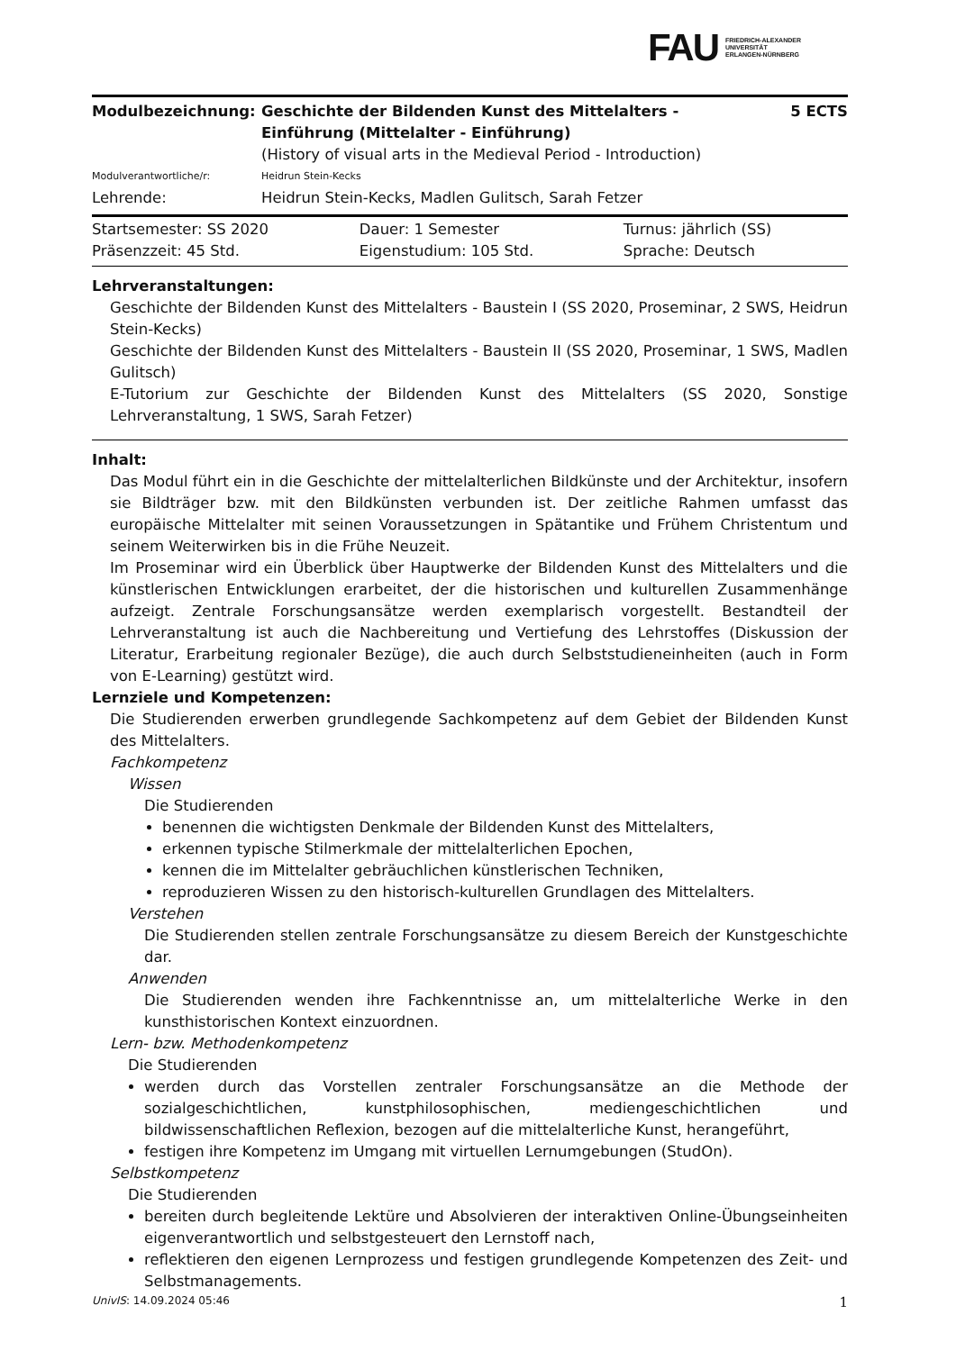FAU FRIEDRICH-ALEXANDER
UNIVERSITÄT
ERLANGEN-NÜRNBERG
| Modulbezeichnung: | Geschichte der Bildenden Kunst des Mittelalters - Einführung (Mittelalter - Einführung) (History of visual arts in the Medieval Period - Introduction) | 5 ECTS |
| Modulverantwortliche/r: | Heidrun Stein-Kecks | |
| Lehrende: | Heidrun Stein-Kecks, Madlen Gulitsch, Sarah Fetzer | |
| Startsemester: SS 2020 | Dauer: 1 Semester | Turnus: jährlich (SS) |
| Präsenzzeit: 45 Std. | Eigenstudium: 105 Std. | Sprache: Deutsch |
Lehrveranstaltungen:
Geschichte der Bildenden Kunst des Mittelalters - Baustein I (SS 2020, Proseminar, 2 SWS, Heidrun Stein-Kecks)
Geschichte der Bildenden Kunst des Mittelalters - Baustein II (SS 2020, Proseminar, 1 SWS, Madlen Gulitsch)
E-Tutorium zur Geschichte der Bildenden Kunst des Mittelalters (SS 2020, Sonstige Lehrveranstaltung, 1 SWS, Sarah Fetzer)
Inhalt:
Das Modul führt ein in die Geschichte der mittelalterlichen Bildkünste und der Architektur, insofern sie Bildträger bzw. mit den Bildkünsten verbunden ist. Der zeitliche Rahmen umfasst das europäische Mittelalter mit seinen Voraussetzungen in Spätantike und Frühem Christentum und seinem Weiterwirken bis in die Frühe Neuzeit.
Im Proseminar wird ein Überblick über Hauptwerke der Bildenden Kunst des Mittelalters und die künstlerischen Entwicklungen erarbeitet, der die historischen und kulturellen Zusammenhänge aufzeigt. Zentrale Forschungsansätze werden exemplarisch vorgestellt. Bestandteil der Lehrveranstaltung ist auch die Nachbereitung und Vertiefung des Lehrstoffes (Diskussion der Literatur, Erarbeitung regionaler Bezüge), die auch durch Selbststudieneinheiten (auch in Form von E-Learning) gestützt wird.
Lernziele und Kompetenzen:
Die Studierenden erwerben grundlegende Sachkompetenz auf dem Gebiet der Bildenden Kunst des Mittelalters.
Fachkompetenz
Wissen
Die Studierenden
benennen die wichtigsten Denkmale der Bildenden Kunst des Mittelalters,
erkennen typische Stilmerkmale der mittelalterlichen Epochen,
kennen die im Mittelalter gebräuchlichen künstlerischen Techniken,
reproduzieren Wissen zu den historisch-kulturellen Grundlagen des Mittelalters.
Verstehen
Die Studierenden stellen zentrale Forschungsansätze zu diesem Bereich der Kunstgeschichte dar.
Anwenden
Die Studierenden wenden ihre Fachkenntnisse an, um mittelalterliche Werke in den kunsthistorischen Kontext einzuordnen.
Lern- bzw. Methodenkompetenz
Die Studierenden
werden durch das Vorstellen zentraler Forschungsansätze an die Methode der sozialgeschichtlichen, kunstphilosophischen, mediengeschichtlichen und bildwissenschaftlichen Reflexion, bezogen auf die mittelalterliche Kunst, herangeführt,
festigen ihre Kompetenz im Umgang mit virtuellen Lernumgebungen (StudOn).
Selbstkompetenz
Die Studierenden
bereiten durch begleitende Lektüre und Absolvieren der interaktiven Online-Übungseinheiten eigenverantwortlich und selbstgesteuert den Lernstoff nach,
reflektieren den eigenen Lernprozess und festigen grundlegende Kompetenzen des Zeit- und Selbstmanagements.
UnivIS: 14.09.2024 05:46 1